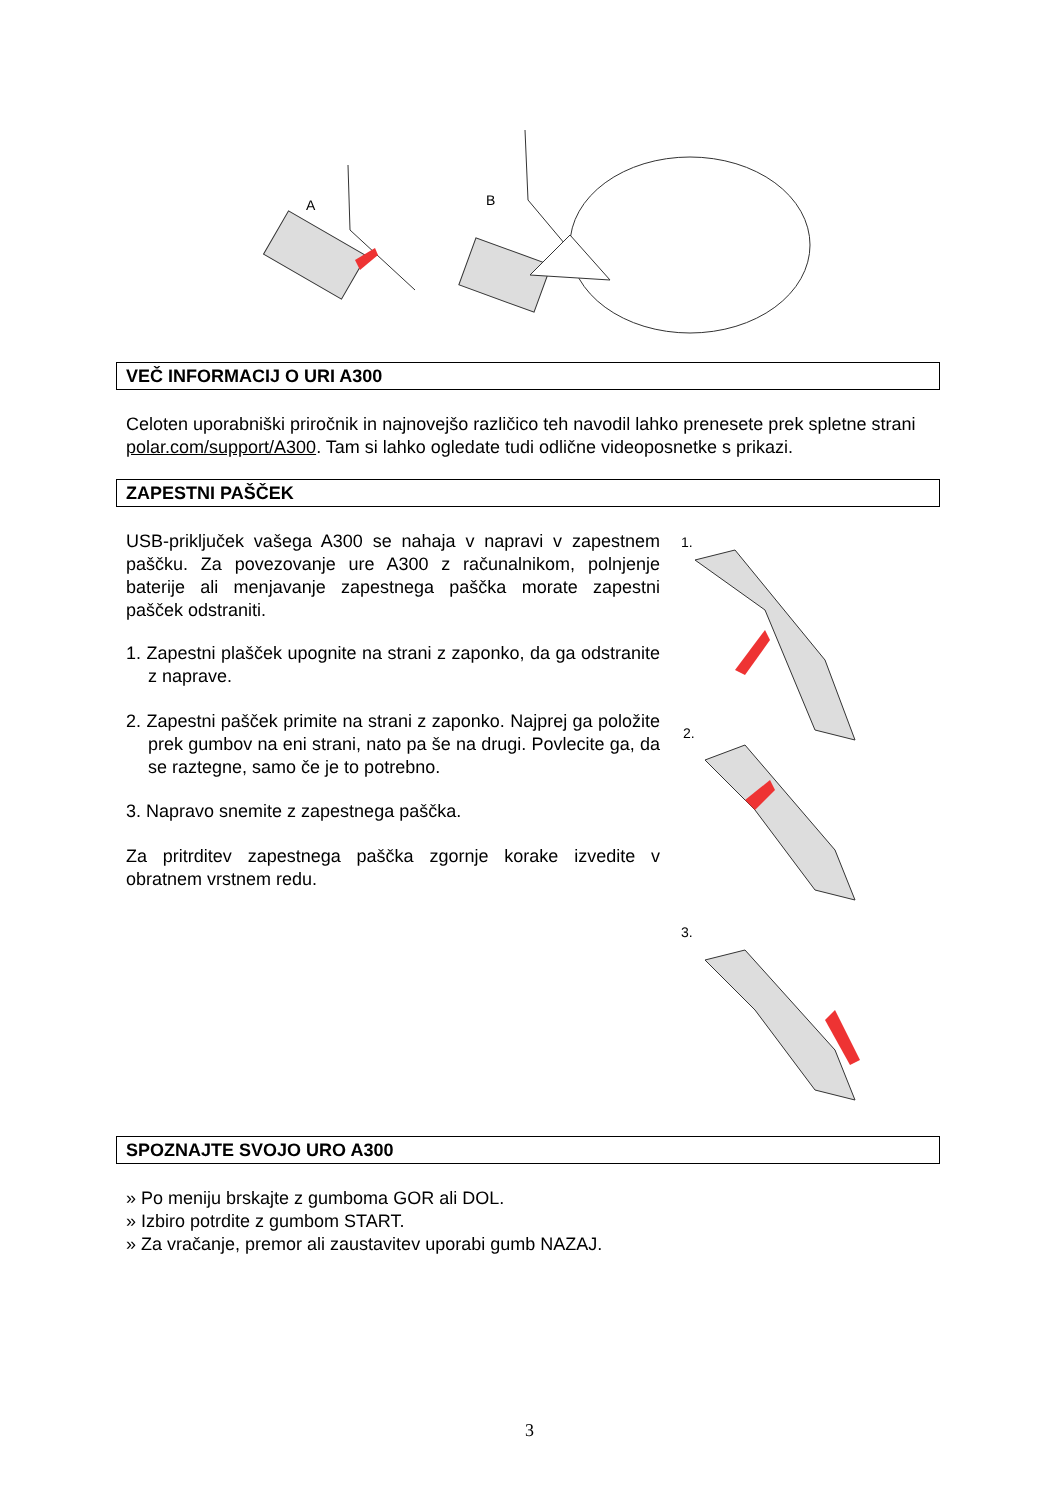A
B
VEČ INFORMACIJ O URI A300
Celoten uporabniški priročnik in najnovejšo različico teh navodil lahko prenesete prek spletne strani polar.com/support/A300. Tam si lahko ogledate tudi odlične videoposnetke s prikazi.
ZAPESTNI PAŠČEK
USB-priključek vašega A300 se nahaja v napravi v zapestnem paščku. Za povezovanje ure A300 z računalnikom, polnjenje baterije ali menjavanje zapestnega paščka morate zapestni pašček odstraniti.
1. Zapestni plašček upognite na strani z zaponko, da ga odstranite z naprave.
2. Zapestni pašček primite na strani z zaponko. Najprej ga položite prek gumbov na eni strani, nato pa še na drugi. Povlecite ga, da se raztegne, samo če je to potrebno.
3. Napravo snemite z zapestnega paščka.
Za pritrditev zapestnega paščka zgornje korake izvedite v obratnem vrstnem redu.
1.
2.
3.
SPOZNAJTE SVOJO URO A300
» Po meniju brskajte z gumboma GOR ali DOL.
» Izbiro potrdite z gumbom START.
» Za vračanje, premor ali zaustavitev uporabi gumb NAZAJ.
3